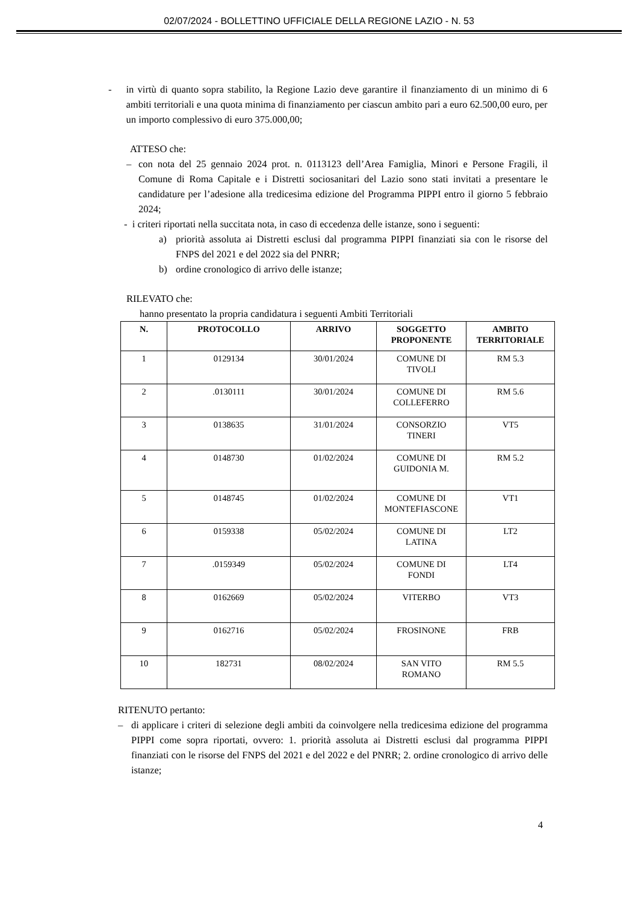02/07/2024 - BOLLETTINO UFFICIALE DELLA REGIONE LAZIO - N. 53
- in virtù di quanto sopra stabilito, la Regione Lazio deve garantire il finanziamento di un minimo di 6 ambiti territoriali e una quota minima di finanziamento per ciascun ambito pari a euro 62.500,00 euro, per un importo complessivo di euro 375.000,00;
ATTESO che:
– con nota del 25 gennaio 2024 prot. n. 0113123 dell’Area Famiglia, Minori e Persone Fragili, il Comune di Roma Capitale e i Distretti sociosanitari del Lazio sono stati invitati a presentare le candidature per l’adesione alla tredicesima edizione del Programma PIPPI entro il giorno 5 febbraio 2024;
- i criteri riportati nella succitata nota, in caso di eccedenza delle istanze, sono i seguenti:
a) priorità assoluta ai Distretti esclusi dal programma PIPPI finanziati sia con le risorse del FNPS del 2021 e del 2022 sia del PNRR;
b) ordine cronologico di arrivo delle istanze;
RILEVATO che:
hanno presentato la propria candidatura i seguenti Ambiti Territoriali
| N. | PROTOCOLLO | ARRIVO | SOGGETTO PROPONENTE | AMBITO TERRITORIALE |
| --- | --- | --- | --- | --- |
| 1 | 0129134 | 30/01/2024 | COMUNE DI TIVOLI | RM 5.3 |
| 2 | .0130111 | 30/01/2024 | COMUNE DI COLLEFERRO | RM 5.6 |
| 3 | 0138635 | 31/01/2024 | CONSORZIO TINERI | VT5 |
| 4 | 0148730 | 01/02/2024 | COMUNE DI GUIDONIA M. | RM 5.2 |
| 5 | 0148745 | 01/02/2024 | COMUNE DI MONTEFIASCONE | VT1 |
| 6 | 0159338 | 05/02/2024 | COMUNE DI LATINA | LT2 |
| 7 | .0159349 | 05/02/2024 | COMUNE DI FONDI | LT4 |
| 8 | 0162669 | 05/02/2024 | VITERBO | VT3 |
| 9 | 0162716 | 05/02/2024 | FROSINONE | FRB |
| 10 | 182731 | 08/02/2024 | SAN VITO ROMANO | RM 5.5 |
RITENUTO pertanto:
– di applicare i criteri di selezione degli ambiti da coinvolgere nella tredicesima edizione del programma PIPPI come sopra riportati, ovvero: 1. priorità assoluta ai Distretti esclusi dal programma PIPPI finanziati con le risorse del FNPS del 2021 e del 2022 e del PNRR; 2. ordine cronologico di arrivo delle istanze;
4